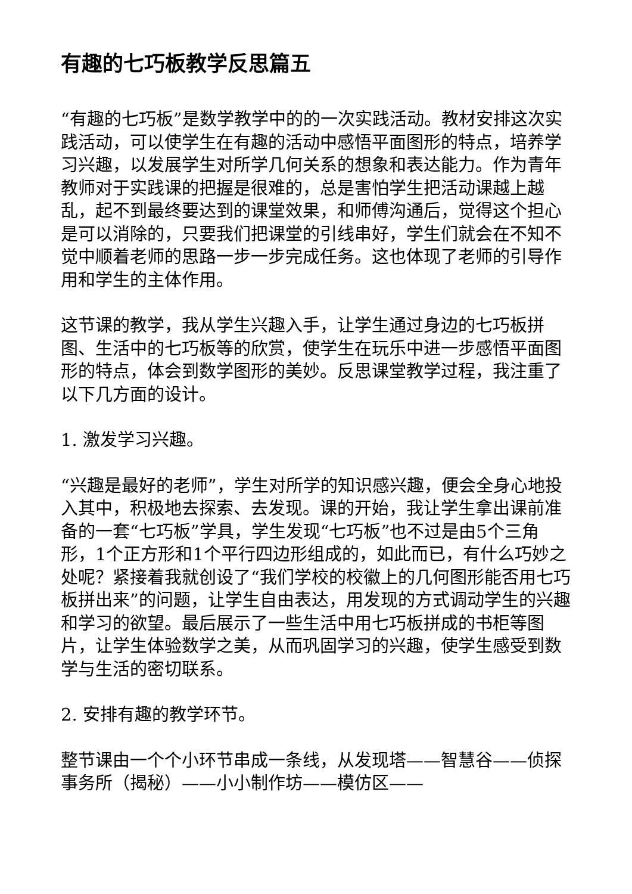有趣的七巧板教学反思篇五
“有趣的七巧板”是数学教学中的的一次实践活动。教材安排这次实践活动，可以使学生在有趣的活动中感悟平面图形的特点，培养学习兴趣，以发展学生对所学几何关系的想象和表达能力。作为青年教师对于实践课的把握是很难的，总是害怕学生把活动课越上越乱，起不到最终要达到的课堂效果，和师傅沟通后，觉得这个担心是可以消除的，只要我们把课堂的引线串好，学生们就会在不知不觉中顺着老师的思路一步一步完成任务。这也体现了老师的引导作用和学生的主体作用。
这节课的教学，我从学生兴趣入手，让学生通过身边的七巧板拼图、生活中的七巧板等的欣赏，使学生在玩乐中进一步感悟平面图形的特点，体会到数学图形的美妙。反思课堂教学过程，我注重了以下几方面的设计。
1. 激发学习兴趣。
“兴趣是最好的老师”，学生对所学的知识感兴趣，便会全身心地投入其中，积极地去探索、去发现。课的开始，我让学生拿出课前准备的一套“七巧板”学具，学生发现“七巧板”也不过是由5个三角形，1个正方形和1个平行四边形组成的，如此而已，有什么巧妙之处呢？紧接着我就创设了“我们学校的校徽上的几何图形能否用七巧板拼出来”的问题，让学生自由表达，用发现的方式调动学生的兴趣和学习的欲望。最后展示了一些生活中用七巧板拼成的书柜等图片，让学生体验数学之美，从而巩固学习的兴趣，使学生感受到数学与生活的密切联系。
2. 安排有趣的教学环节。
整节课由一个个小环节串成一条线，从发现塔——智慧谷——侦探事务所（揭秘）——小小制作坊——模仿区——